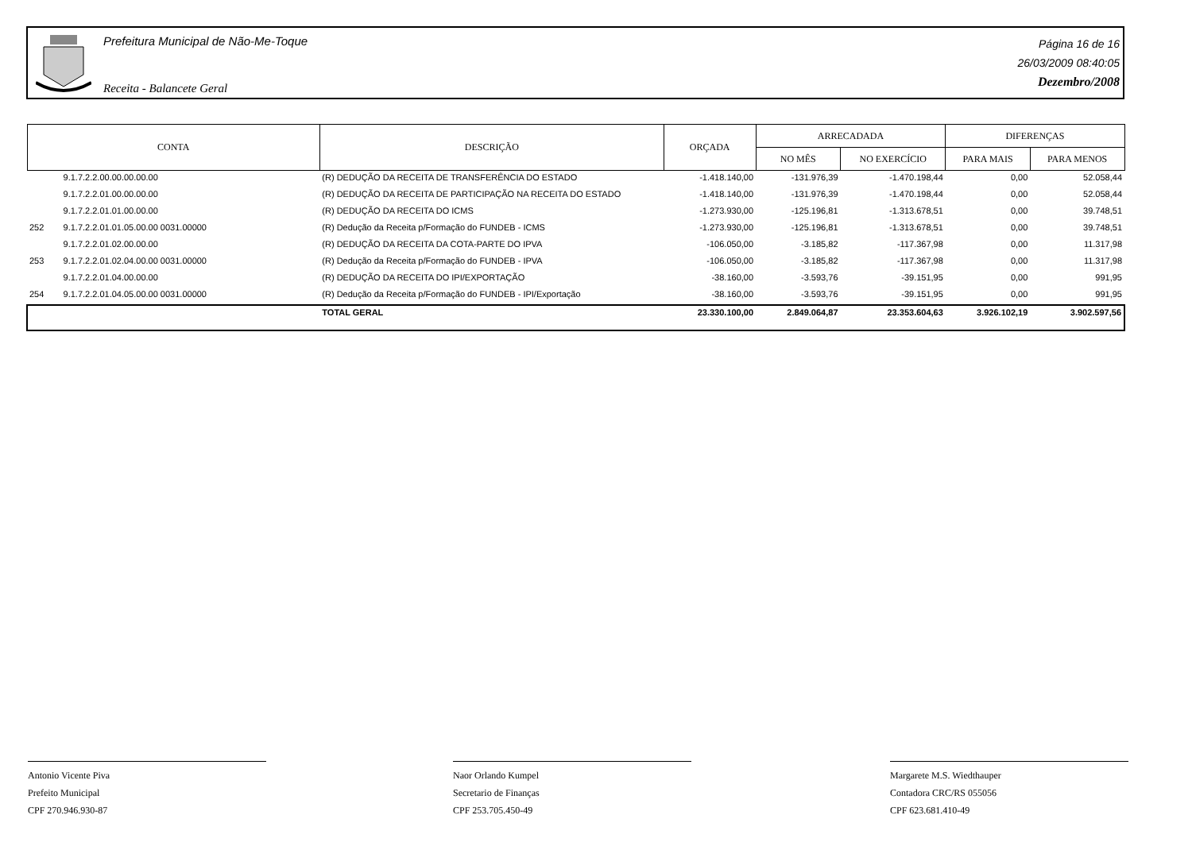Prefeitura Municipal de Não-Me-Toque
Receita - Balancete Geral
Página 16 de 16
26/03/2009 08:40:05
Dezembro/2008
| CONTA | | DESCRIÇÃO | ORÇADA | ARRECADADA | | DIFERENÇAS | |
| --- | --- | --- | --- | --- | --- | --- | --- |
| | | | | NO MÊS | NO EXERCÍCIO | PARA MAIS | PARA MENOS |
| | 9.1.7.2.2.00.00.00.00.00 | (R) DEDUÇÃO DA RECEITA DE TRANSFERÊNCIA DO ESTADO | -1.418.140,00 | -131.976,39 | -1.470.198,44 | 0,00 | 52.058,44 |
| | 9.1.7.2.2.01.00.00.00.00 | (R) DEDUÇÃO DA RECEITA DE PARTICIPAÇÃO NA RECEITA DO ESTADO | -1.418.140,00 | -131.976,39 | -1.470.198,44 | 0,00 | 52.058,44 |
| | 9.1.7.2.2.01.01.00.00.00 | (R) DEDUÇÃO DA RECEITA DO ICMS | -1.273.930,00 | -125.196,81 | -1.313.678,51 | 0,00 | 39.748,51 |
| 252 | 9.1.7.2.2.01.01.05.00.00 0031.00000 | (R) Dedução da Receita p/Formação do FUNDEB - ICMS | -1.273.930,00 | -125.196,81 | -1.313.678,51 | 0,00 | 39.748,51 |
| | 9.1.7.2.2.01.02.00.00.00 | (R) DEDUÇÃO DA RECEITA DA COTA-PARTE DO IPVA | -106.050,00 | -3.185,82 | -117.367,98 | 0,00 | 11.317,98 |
| 253 | 9.1.7.2.2.01.02.04.00.00 0031.00000 | (R) Dedução da Receita p/Formação do FUNDEB - IPVA | -106.050,00 | -3.185,82 | -117.367,98 | 0,00 | 11.317,98 |
| | 9.1.7.2.2.01.04.00.00.00 | (R) DEDUÇÃO DA RECEITA DO IPI/EXPORTAÇÃO | -38.160,00 | -3.593,76 | -39.151,95 | 0,00 | 991,95 |
| 254 | 9.1.7.2.2.01.04.05.00.00 0031.00000 | (R) Dedução da Receita p/Formação do FUNDEB - IPI/Exportação | -38.160,00 | -3.593,76 | -39.151,95 | 0,00 | 991,95 |
| | | TOTAL GERAL | 23.330.100,00 | 2.849.064,87 | 23.353.604,63 | 3.926.102,19 | 3.902.597,56 |
Antonio Vicente Piva
Prefeito Municipal
CPF 270.946.930-87
Naor Orlando Kumpel
Secretario de Finanças
CPF 253.705.450-49
Margarete M.S. Wiedthauper
Contadora CRC/RS 055056
CPF 623.681.410-49